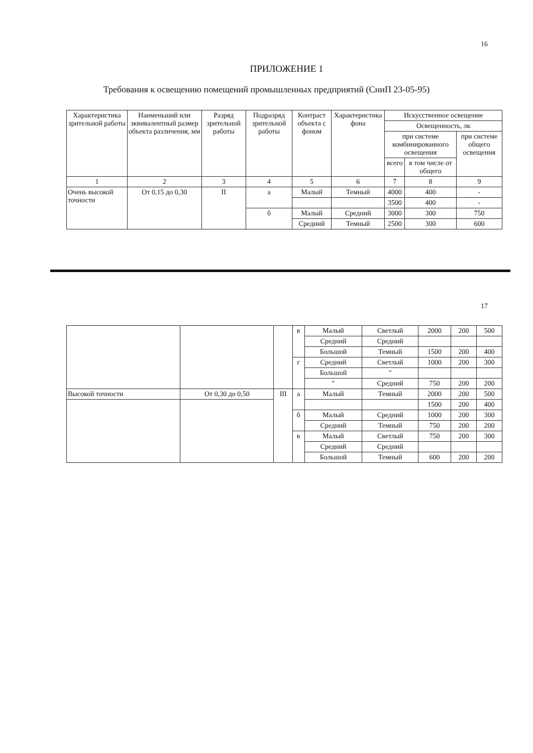16
ПРИЛОЖЕНИЕ 1
Требования к освещению помещений промышленных предприятий (СниП 23-05-95)
| Характеристика зрительной работы | Наименьший или эквивалентный размер объекта различения, мм | Разряд зрительной работы | Подразряд зрительной работы | Контраст объекта с фоном | Характеристика фона | Искусственное освещение | | |
| --- | --- | --- | --- | --- | --- | --- | --- | --- |
| | | | | | | Освещенность, лк | | |
| | | | | | | при системе комбинированного освещения | | при системе общего освещения |
| | | | | | | всего | в том числе от общего | |
| 1 | 2 | 3 | 4 | 5 | 6 | 7 | 8 | 9 |
| Очень высокой точности | От 0,15 до 0,30 | II | а | Малый | Темный | 4000 | 400 | - |
| | | | | | | 3500 | 400 | - |
| | | | б | Малый | Средний | 3000 | 300 | 750 |
| | | | | Средний | Темный | 2500 | 300 | 600 |
17
| | | | в | Малый | Светлый | 2000 | 200 | 500 |
| | | | | Средний | Средний | | | |
| | | | | Большой | Темный | 1500 | 200 | 400 |
| | | | г | Средний | Светлый | 1000 | 200 | 300 |
| | | | | Большой | " | | | |
| | | | | " | Средний | 750 | 200 | 200 |
| Высокой точности | От 0,30 до 0,50 | III | а | Малый | Темный | 2000 | 200 | 500 |
| | | | | | | 1500 | 200 | 400 |
| | | | б | Малый | Средний | 1000 | 200 | 300 |
| | | | | Средний | Темный | 750 | 200 | 200 |
| | | | в | Малый | Светлый | 750 | 200 | 300 |
| | | | | Средний | Средний | | | |
| | | | | Большой | Темный | 600 | 200 | 200 |